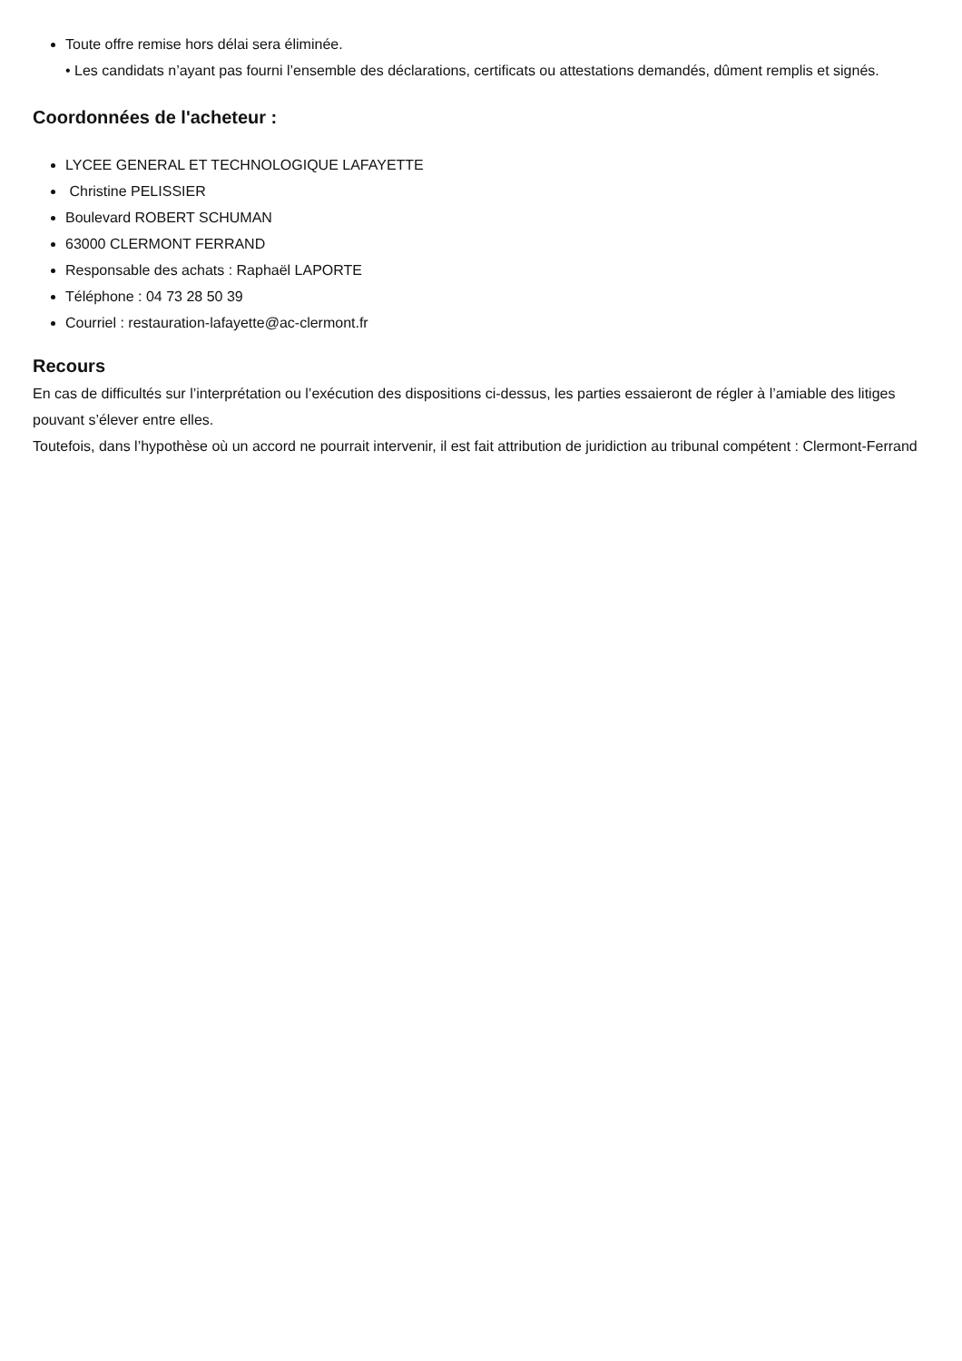Toute offre remise hors délai sera éliminée.
• Les candidats n’ayant pas fourni l’ensemble des déclarations, certificats ou attestations demandés, dûment remplis et signés.
Coordonnées de l'acheteur :
LYCEE GENERAL ET TECHNOLOGIQUE LAFAYETTE
Christine PELISSIER
Boulevard ROBERT SCHUMAN
63000 CLERMONT FERRAND
Responsable des achats : Raphaël LAPORTE
Téléphone : 04 73 28 50 39
Courriel : restauration-lafayette@ac-clermont.fr
Recours
En cas de difficultés sur l’interprétation ou l’exécution des dispositions ci-dessus, les parties essaieront de régler à l’amiable des litiges pouvant s’élever entre elles.
Toutefois, dans l’hypothèse où un accord ne pourrait intervenir, il est fait attribution de juridiction au tribunal compétent : Clermont-Ferrand